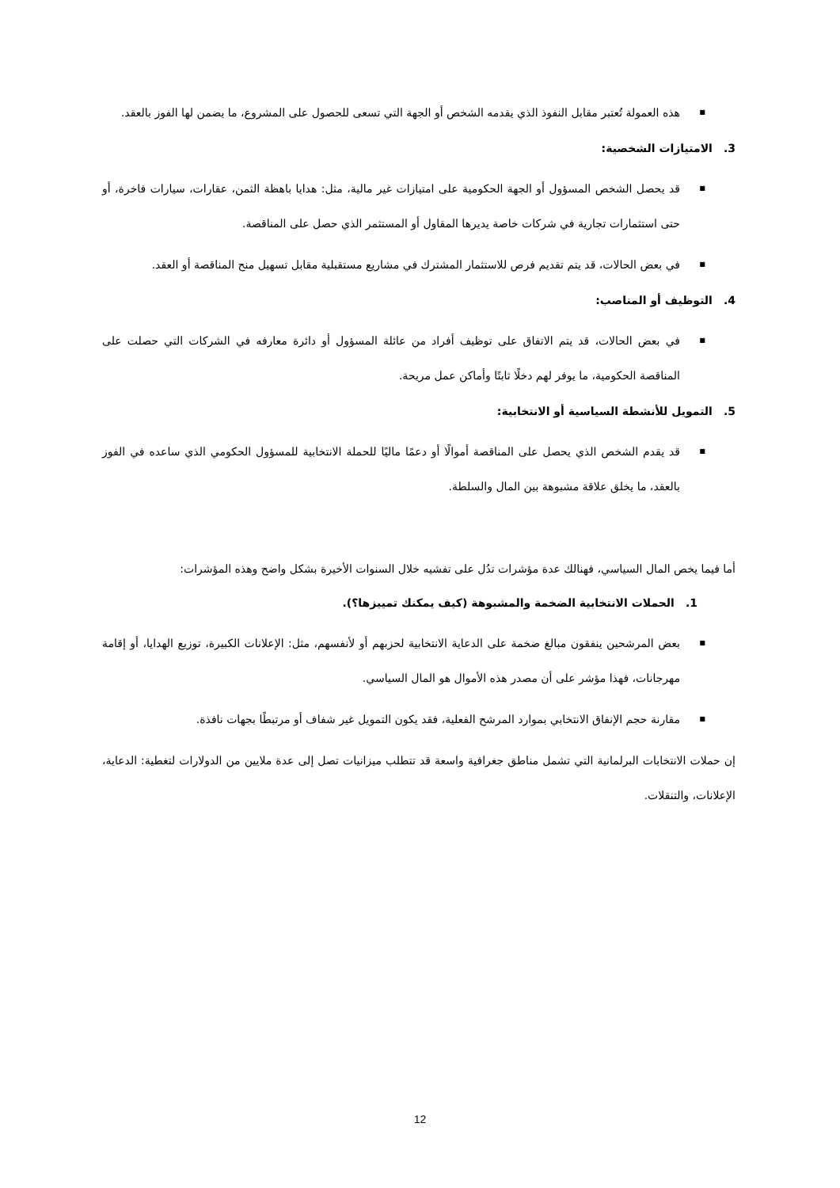■ هذه العمولة تُعتبر مقابل النفوذ الذي يقدمه الشخص أو الجهة التي تسعى للحصول على المشروع، ما يضمن لها الفوز بالعقد.
3. الامتيازات الشخصية:
■ قد يحصل الشخص المسؤول أو الجهة الحكومية على امتيازات غير مالية، مثل: هدايا باهظة الثمن، عقارات، سيارات فاخرة، أو حتى استثمارات تجارية في شركات خاصة يديرها المقاول أو المستثمر الذي حصل على المناقصة.
■ في بعض الحالات، قد يتم تقديم فرص للاستثمار المشترك في مشاريع مستقبلية مقابل تسهيل منح المناقصة أو العقد.
4. التوظيف أو المناصب:
■ في بعض الحالات، قد يتم الاتفاق على توظيف أفراد من عائلة المسؤول أو دائرة معارفه في الشركات التي حصلت على المناقصة الحكومية، ما يوفر لهم دخلًا ثابتًا وأماكن عمل مريحة.
5. التمويل للأنشطة السياسية أو الانتخابية:
■ قد يقدم الشخص الذي يحصل على المناقصة أموالًا أو دعمًا ماليًا للحملة الانتخابية للمسؤول الحكومي الذي ساعده في الفوز بالعقد، ما يخلق علاقة مشبوهة بين المال والسلطة.
أما فيما يخص المال السياسي، فهنالك عدة مؤشرات تدُل على تفشيه خلال السنوات الأخيرة بشكل واضح وهذه المؤشرات:
1. الحملات الانتخابية الضخمة والمشبوهة (كيف يمكنك تمييزها؟).
■ بعض المرشحين ينفقون مبالغ ضخمة على الدعاية الانتخابية لحزبهم أو لأنفسهم، مثل: الإعلانات الكبيرة، توزيع الهدايا، أو إقامة مهرجانات، فهذا مؤشر على أن مصدر هذه الأموال هو المال السياسي.
■ مقارنة حجم الإنفاق الانتخابي بموارد المرشح الفعلية، فقد يكون التمويل غير شفاف أو مرتبطًا بجهات نافذة.
إن حملات الانتخابات البرلمانية التي تشمل مناطق جغرافية واسعة قد تتطلب ميزانيات تصل إلى عدة ملايين من الدولارات لتغطية: الدعاية، الإعلانات، والتنقلات.
12